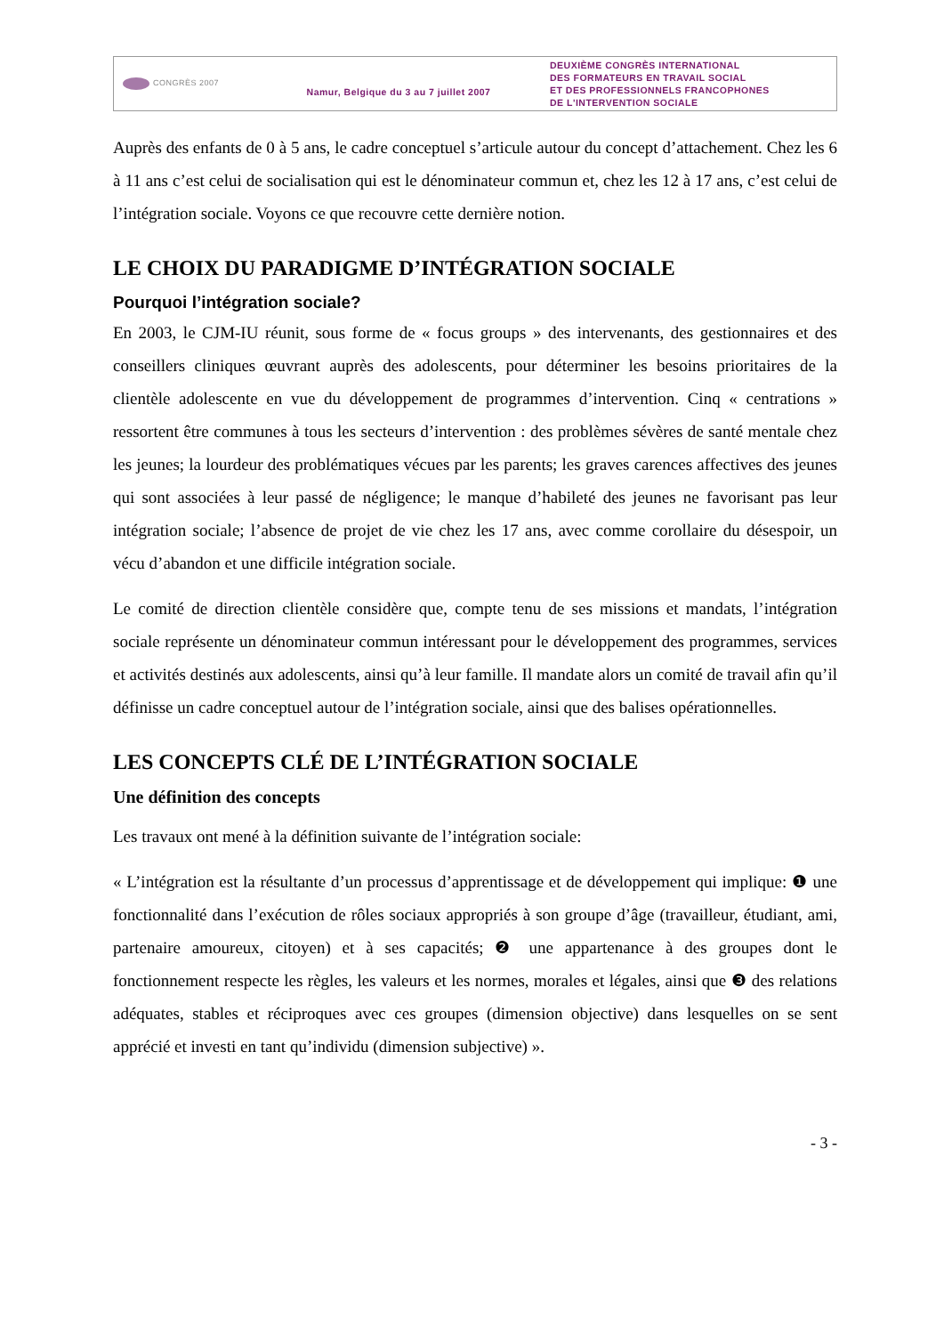CONGRÈS 2007
Namur, Belgique du 3 au 7 juillet 2007
DEUXIÈME CONGRÈS INTERNATIONAL
DES FORMATEURS EN TRAVAIL SOCIAL
ET DES PROFESSIONNELS FRANCOPHONES
DE L'INTERVENTION SOCIALE
Auprès des enfants de 0 à 5 ans, le cadre conceptuel s’articule autour du concept d’attachement. Chez les 6 à 11 ans c’est celui de socialisation qui est le dénominateur commun et, chez les 12 à 17 ans, c’est celui de l’intégration sociale. Voyons ce que recouvre cette dernière notion.
LE CHOIX DU PARADIGME D’INTÉGRATION SOCIALE
Pourquoi l’intégration sociale?
En 2003, le CJM-IU réunit, sous forme de « focus groups » des intervenants, des gestionnaires et des conseillers cliniques œuvrant auprès des adolescents, pour déterminer les besoins prioritaires de la clientèle adolescente en vue du développement de programmes d’intervention. Cinq « centrations » ressortent être communes à tous les secteurs d’intervention : des problèmes sévères de santé mentale chez les jeunes; la lourdeur des problématiques vécues par les parents; les graves carences affectives des jeunes qui sont associées à leur passé de négligence; le manque d’habileté des jeunes ne favorisant pas leur intégration sociale; l’absence de projet de vie chez les 17 ans, avec comme corollaire du désespoir, un vécu d’abandon et une difficile intégration sociale.
Le comité de direction clientèle considère que, compte tenu de ses missions et mandats, l’intégration sociale représente un dénominateur commun intéressant pour le développement des programmes, services et activités destinés aux adolescents, ainsi qu’à leur famille. Il mandate alors un comité de travail afin qu’il définisse un cadre conceptuel autour de l’intégration sociale, ainsi que des balises opérationnelles.
LES CONCEPTS CLÉ DE L’INTÉGRATION SOCIALE
Une définition des concepts
Les travaux ont mené à la définition suivante de l’intégration sociale:
« L’intégration est la résultante d’un processus d’apprentissage et de développement qui implique: ❶ une fonctionnalité dans l’exécution de rôles sociaux appropriés à son groupe d’âge (travailleur, étudiant, ami, partenaire amoureux, citoyen) et à ses capacités; ❷ une appartenance à des groupes dont le fonctionnement respecte les règles, les valeurs et les normes, morales et légales, ainsi que ❸ des relations adéquates, stables et réciproques avec ces groupes (dimension objective) dans lesquelles on se sent apprécié et investi en tant qu’individu (dimension subjective) ».
- 3 -